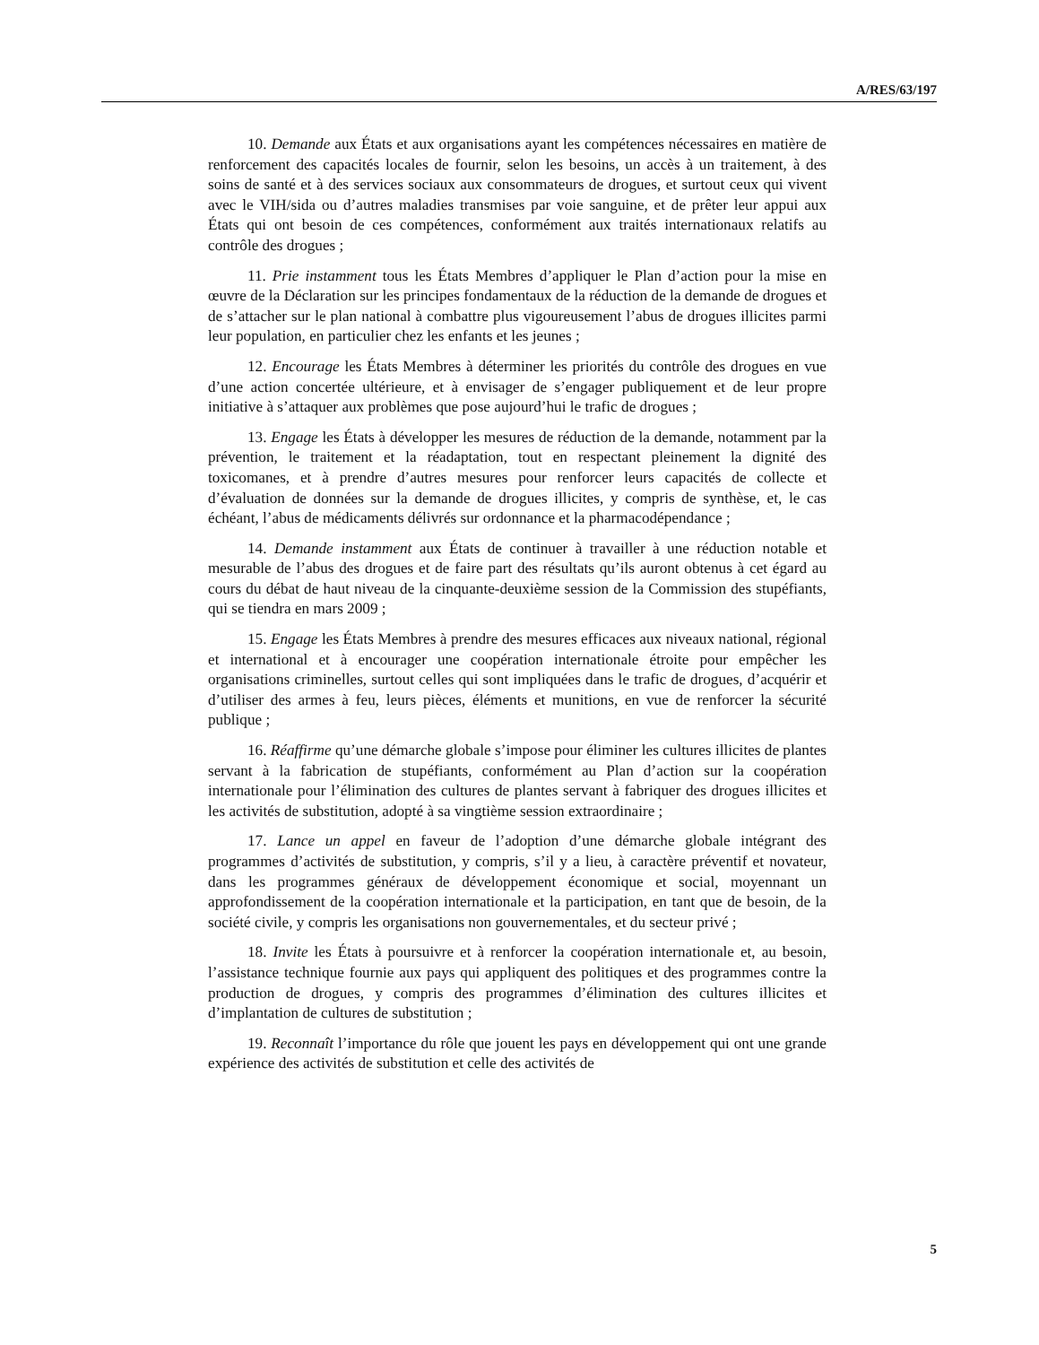A/RES/63/197
10. Demande aux États et aux organisations ayant les compétences nécessaires en matière de renforcement des capacités locales de fournir, selon les besoins, un accès à un traitement, à des soins de santé et à des services sociaux aux consommateurs de drogues, et surtout ceux qui vivent avec le VIH/sida ou d’autres maladies transmises par voie sanguine, et de prêter leur appui aux États qui ont besoin de ces compétences, conformément aux traités internationaux relatifs au contrôle des drogues ;
11. Prie instamment tous les États Membres d’appliquer le Plan d’action pour la mise en œuvre de la Déclaration sur les principes fondamentaux de la réduction de la demande de drogues et de s’attacher sur le plan national à combattre plus vigoureusement l’abus de drogues illicites parmi leur population, en particulier chez les enfants et les jeunes ;
12. Encourage les États Membres à déterminer les priorités du contrôle des drogues en vue d’une action concertée ultérieure, et à envisager de s’engager publiquement et de leur propre initiative à s’attaquer aux problèmes que pose aujourd’hui le trafic de drogues ;
13. Engage les États à développer les mesures de réduction de la demande, notamment par la prévention, le traitement et la réadaptation, tout en respectant pleinement la dignité des toxicomanes, et à prendre d’autres mesures pour renforcer leurs capacités de collecte et d’évaluation de données sur la demande de drogues illicites, y compris de synthèse, et, le cas échéant, l’abus de médicaments délivrés sur ordonnance et la pharmacodépendance ;
14. Demande instamment aux États de continuer à travailler à une réduction notable et mesurable de l’abus des drogues et de faire part des résultats qu’ils auront obtenus à cet égard au cours du débat de haut niveau de la cinquante-deuxième session de la Commission des stupéfiants, qui se tiendra en mars 2009 ;
15. Engage les États Membres à prendre des mesures efficaces aux niveaux national, régional et international et à encourager une coopération internationale étroite pour empêcher les organisations criminelles, surtout celles qui sont impliquées dans le trafic de drogues, d’acquérir et d’utiliser des armes à feu, leurs pièces, éléments et munitions, en vue de renforcer la sécurité publique ;
16. Réaffirme qu’une démarche globale s’impose pour éliminer les cultures illicites de plantes servant à la fabrication de stupéfiants, conformément au Plan d’action sur la coopération internationale pour l’élimination des cultures de plantes servant à fabriquer des drogues illicites et les activités de substitution, adopté à sa vingtième session extraordinaire ;
17. Lance un appel en faveur de l’adoption d’une démarche globale intégrant des programmes d’activités de substitution, y compris, s’il y a lieu, à caractère préventif et novateur, dans les programmes généraux de développement économique et social, moyennant un approfondissement de la coopération internationale et la participation, en tant que de besoin, de la société civile, y compris les organisations non gouvernementales, et du secteur privé ;
18. Invite les États à poursuivre et à renforcer la coopération internationale et, au besoin, l’assistance technique fournie aux pays qui appliquent des politiques et des programmes contre la production de drogues, y compris des programmes d’élimination des cultures illicites et d’implantation de cultures de substitution ;
19. Reconnaît l’importance du rôle que jouent les pays en développement qui ont une grande expérience des activités de substitution et celle des activités de
5